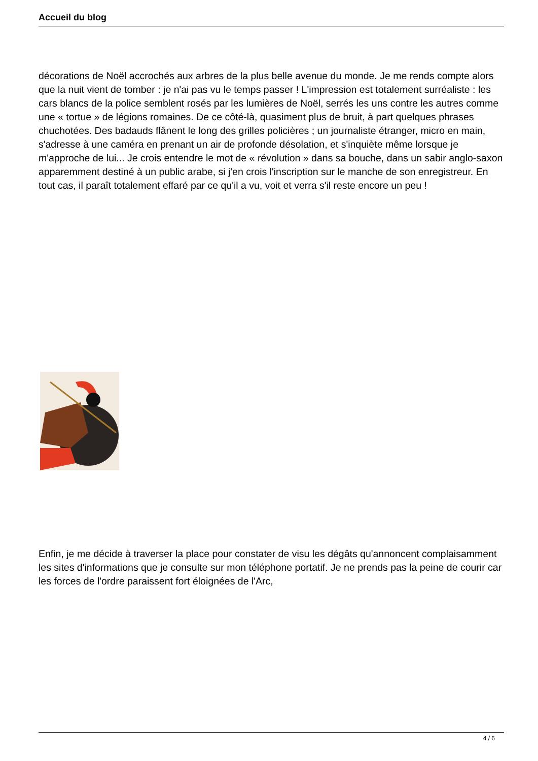Accueil du blog
décorations de Noël accrochés aux arbres de la plus belle avenue du monde. Je me rends compte alors que la nuit vient de tomber : je n'ai pas vu le temps passer ! L'impression est totalement surréaliste : les cars blancs de la police semblent rosés par les lumières de Noël, serrés les uns contre les autres comme une « tortue » de légions romaines. De ce côté-là, quasiment plus de bruit, à part quelques phrases chuchotées. Des badauds flânent le long des grilles policières ; un journaliste étranger, micro en main, s'adresse à une caméra en prenant un air de profonde désolation, et s'inquiète même lorsque je m'approche de lui... Je crois entendre le mot de « révolution » dans sa bouche, dans un sabir anglo-saxon apparemment destiné à un public arabe, si j'en crois l'inscription sur le manche de son enregistreur. En tout cas, il paraît totalement effaré par ce qu'il a vu, voit et verra s'il reste encore un peu !
Enfin, je me décide à traverser la place pour constater de visu les dégâts qu'annoncent complaisamment les sites d'informations que je consulte sur mon téléphone portatif. Je ne prends pas la peine de courir car les forces de l'ordre paraissent fort éloignées de l'Arc,
4 / 6